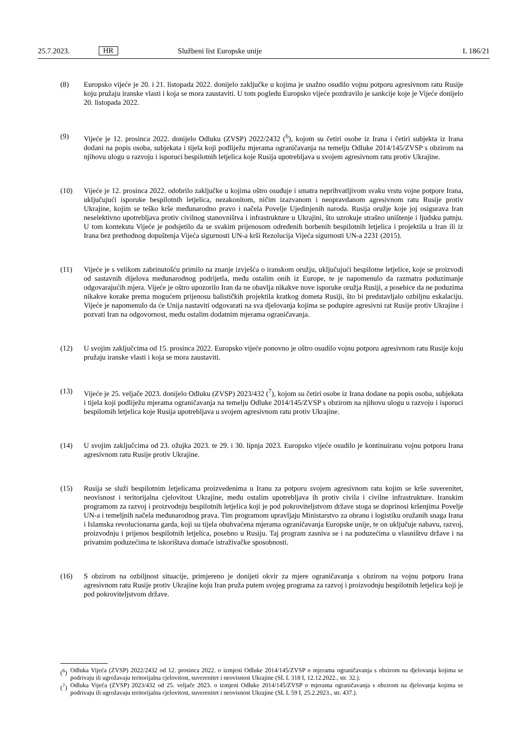25.7.2023. HR Službeni list Europske unije L 186/21
(8) Europsko vijeće je 20. i 21. listopada 2022. donijelo zaključke u kojima je snažno osudilo vojnu potporu agresivnom ratu Rusije koju pružaju iranske vlasti i koja se mora zaustaviti. U tom pogledu Europsko vijeće pozdravilo je sankcije koje je Vijeće donijelo 20. listopada 2022.
(9) Vijeće je 12. prosinca 2022. donijelo Odluku (ZVSP) 2022/2432 (<sup>6</sup>), kojom su četiri osobe iz Irana i četiri subjekta iz Irana dodani na popis osoba, subjekata i tijela koji podliježu mjerama ograničavanja na temelju Odluke 2014/145/ZVSP s obzirom na njihovu ulogu u razvoju i isporuci bespilotnih letjelica koje Rusija upotrebljava u svojem agresivnom ratu protiv Ukrajine.
(10) Vijeće je 12. prosinca 2022. odobrilo zaključke u kojima oštro osuđuje i smatra neprihvatljivom svaku vrstu vojne potpore Irana, uključujući isporuke bespilotnih letjelica, nezakonitom, ničim izazvanom i neopravdanom agresivnom ratu Rusije protiv Ukrajine, kojim se teško krše međunarodno pravo i načela Povelje Ujedinjenih naroda. Rusija oružje koje joj osigurava Iran neselektivno upotrebljava protiv civilnog stanovništva i infrastrukture u Ukrajini, što uzrokuje strašno uništenje i ljudsku patnju. U tom kontekstu Vijeće je podsjetilo da se svakim prijenosom određenih borbenih bespilotnih letjelica i projektila u Iran ili iz Irana bez prethodnog dopuštenja Vijeća sigurnosti UN-a krši Rezolucija Vijeća sigurnosti UN-a 2231 (2015).
(11) Vijeće je s velikom zabrinutošću primilo na znanje izvješća o iranskom oružju, uključujući bespilotne letjelice, koje se proizvodi od sastavnih dijelova međunarodnog podrijetla, među ostalim onih iz Europe, te je napomenulo da razmatra poduzimanje odgovarajućih mjera. Vijeće je oštro upozorilo Iran da ne obavlja nikakve nove isporuke oružja Rusiji, a posebice da ne poduzima nikakve korake prema mogućem prijenosu balističkih projektila kratkog dometa Rusiji, što bi predstavljalo ozbiljnu eskalaciju. Vijeće je napomenulo da će Unija nastaviti odgovarati na sva djelovanja kojima se podupire agresivni rat Rusije protiv Ukrajine i pozvati Iran na odgovornost, među ostalim dodatnim mjerama ograničavanja.
(12) U svojim zaključcima od 15. prosinca 2022. Europsko vijeće ponovno je oštro osudilo vojnu potporu agresivnom ratu Rusije koju pružaju iranske vlasti i koja se mora zaustaviti.
(13) Vijeće je 25. veljače 2023. donijelo Odluku (ZVSP) 2023/432 (<sup>7</sup>), kojom su četiri osobe iz Irana dodane na popis osoba, subjekata i tijela koji podliježu mjerama ograničavanja na temelju Odluke 2014/145/ZVSP s obzirom na njihovu ulogu u razvoju i isporuci bespilotnih letjelica koje Rusija upotrebljava u svojem agresivnom ratu protiv Ukrajine.
(14) U svojim zaključcima od 23. ožujka 2023. te 29. i 30. lipnja 2023. Europsko vijeće osudilo je kontinuiranu vojnu potporu Irana agresivnom ratu Rusije protiv Ukrajine.
(15) Rusija se služi bespilotnim letjelicama proizvedenima u Iranu za potporu svojem agresivnom ratu kojim se krše suverenitet, neovisnost i teritorijalna cjelovitost Ukrajine, među ostalim upotrebljava ih protiv civila i civilne infrastrukture. Iranskim programom za razvoj i proizvodnju bespilotnih letjelica koji je pod pokroviteljstvom države stoga se doprinosi kršenjima Povelje UN-a i temeljnih načela međunarodnog prava. Tim programom upravljaju Ministarstvo za obranu i logistiku oružanih snaga Irana i Islamska revolucionarna garda, koji su tijela obuhvaćena mjerama ograničavanja Europske unije, te on uključuje nabavu, razvoj, proizvodnju i prijenos bespilotnih letjelica, posebno u Rusiju. Taj program zasniva se i na poduzećima u vlasništvu države i na privatnim poduzećima te iskorištava domaće istraživačke sposobnosti.
(16) S obzirom na ozbiljnost situacije, primjereno je donijeti okvir za mjere ograničavanja s obzirom na vojnu potporu Irana agresivnom ratu Rusije protiv Ukrajine koju Iran pruža putem svojeg programa za razvoj i proizvodnju bespilotnih letjelica koji je pod pokroviteljstvom države.
(<sup>6</sup>) Odluka Vijeća (ZVSP) 2022/2432 od 12. prosinca 2022. o izmjeni Odluke 2014/145/ZVSP o mjerama ograničavanja s obzirom na djelovanja kojima se podrivaju ili ugrožavaju teritorijalna cjelovitost, suverenitet i neovisnost Ukrajine (SL L 318 I, 12.12.2022., str. 32.).
(<sup>7</sup>) Odluka Vijeća (ZVSP) 2023/432 od 25. veljače 2023. o izmjeni Odluke 2014/145/ZVSP o mjerama ograničavanja s obzirom na djelovanja kojima se podrivaju ili ugrožavaju teritorijalna cjelovitost, suverenitet i neovisnost Ukrajine (SL L 59 I, 25.2.2023., str. 437.).